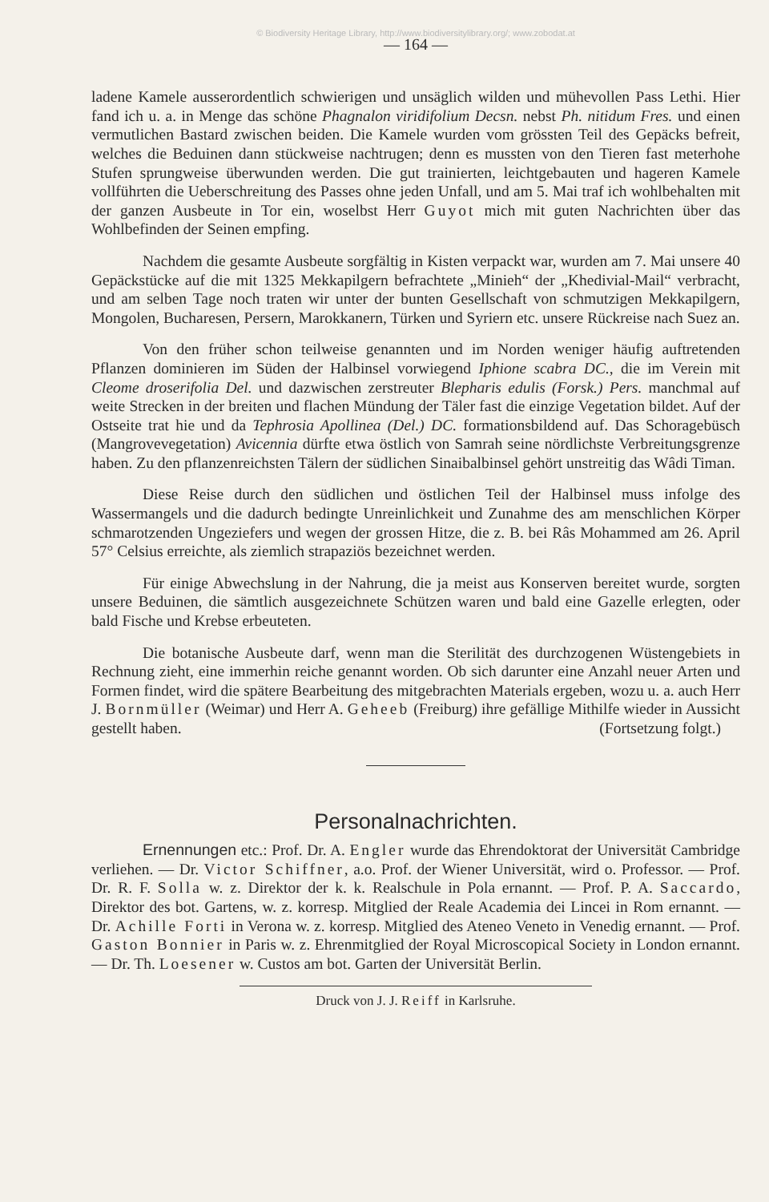© Biodiversity Heritage Library, http://www.biodiversitylibrary.org/; www.zobodat.at
— 164 —
ladene Kamele ausserordentlich schwierigen und unsäglich wilden und mühevollen Pass Lethi. Hier fand ich u. a. in Menge das schöne Phagnalon viridifolium Decsn. nebst Ph. nitidum Fres. und einen vermutlichen Bastard zwischen beiden. Die Kamele wurden vom grössten Teil des Gepäcks befreit, welches die Beduinen dann stückweise nachtrugen; denn es mussten von den Tieren fast meterhohe Stufen sprungweise überwunden werden. Die gut trainierten, leichtgebauten und hageren Kamele vollführten die Ueberschreitung des Passes ohne jeden Unfall, und am 5. Mai traf ich wohlbehalten mit der ganzen Ausbeute in Tor ein, woselbst Herr Guyot mich mit guten Nachrichten über das Wohlbefinden der Seinen empfing.
Nachdem die gesamte Ausbeute sorgfältig in Kisten verpackt war, wurden am 7. Mai unsere 40 Gepäckstücke auf die mit 1325 Mekkapilgern befrachtete „Minieh“ der „Khedivial-Mail“ verbracht, und am selben Tage noch traten wir unter der bunten Gesellschaft von schmutzigen Mekkapilgern, Mongolen, Bucharesen, Persern, Marokkanern, Türken und Syriern etc. unsere Rückreise nach Suez an.
Von den früher schon teilweise genannten und im Norden weniger häufig auftretenden Pflanzen dominieren im Süden der Halbinsel vorwiegend Iphione scabra DC., die im Verein mit Cleome droserifolia Del. und dazwischen zerstreuter Blepharis edulis (Forsk.) Pers. manchmal auf weite Strecken in der breiten und flachen Mündung der Täler fast die einzige Vegetation bildet. Auf der Ostseite trat hie und da Tephrosia Apollinea (Del.) DC. formationsbildend auf. Das Schoragebüsch (Mangrovevegetation) Avicennia dürfte etwa östlich von Samrah seine nördlichste Verbreitungsgrenze haben. Zu den pflanzenreichsten Tälern der südlichen Sinaibalbinsel gehört unstreitig das Wâdi Timan.
Diese Reise durch den südlichen und östlichen Teil der Halbinsel muss infolge des Wassermangels und die dadurch bedingte Unreinlichkeit und Zunahme des am menschlichen Körper schmarotzenden Ungeziefers und wegen der grossen Hitze, die z. B. bei Râs Mohammed am 26. April 57° Celsius erreichte, als ziemlich strapaziös bezeichnet werden.
Für einige Abwechslung in der Nahrung, die ja meist aus Konserven bereitet wurde, sorgten unsere Beduinen, die sämtlich ausgezeichnete Schützen waren und bald eine Gazelle erlegten, oder bald Fische und Krebse erbeuteten.
Die botanische Ausbeute darf, wenn man die Sterilität des durchzogenen Wüstengebiets in Rechnung zieht, eine immerhin reiche genannt worden. Ob sich darunter eine Anzahl neuer Arten und Formen findet, wird die spätere Bearbeitung des mitgebrachten Materials ergeben, wozu u. a. auch Herr J. Bornmüller (Weimar) und Herr A. Geheeb (Freiburg) ihre gefällige Mithilfe wieder in Aussicht gestellt haben. (Fortsetzung folgt.)
Personalnachrichten.
Ernennungen etc.: Prof. Dr. A. Engler wurde das Ehrendoktorat der Universität Cambridge verliehen. — Dr. Victor Schiffner, a.o. Prof. der Wiener Universität, wird o. Professor. — Prof. Dr. R. F. Solla w. z. Direktor der k. k. Realschule in Pola ernannt. — Prof. P. A. Saccardo, Direktor des bot. Gartens, w. z. korresp. Mitglied der Reale Academia dei Lincei in Rom ernannt. — Dr. Achille Forti in Verona w. z. korresp. Mitglied des Ateneo Veneto in Venedig ernannt. — Prof. Gaston Bonnier in Paris w. z. Ehrenmitglied der Royal Microscopical Society in London ernannt. — Dr. Th. Loesener w. Custos am bot. Garten der Universität Berlin.
Druck von J. J. Reiff in Karlsruhe.